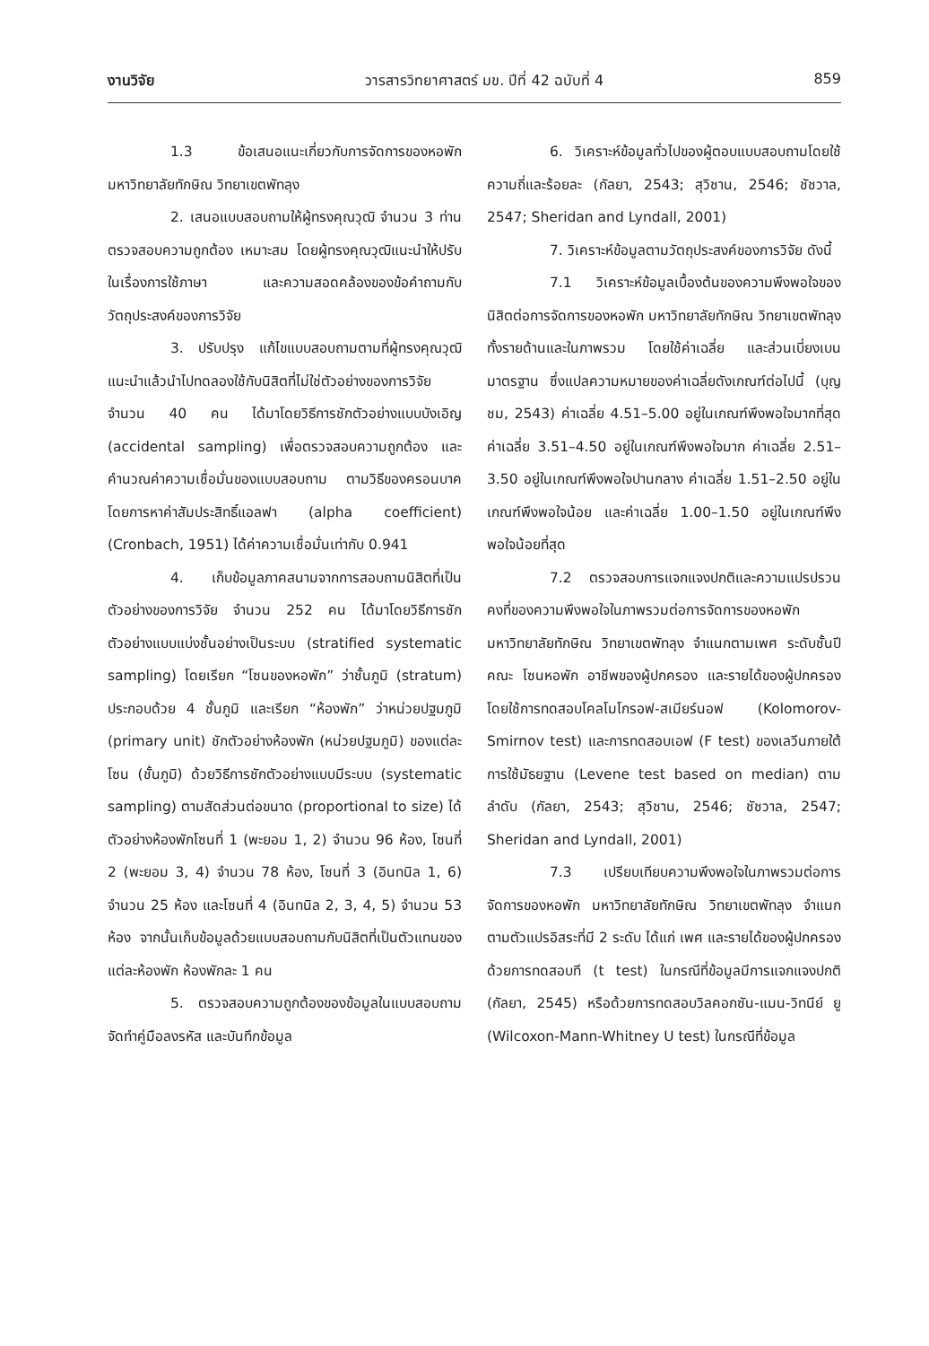งานวิจัย วารสารวิทยาศาสตร์ มข. ปีที่ 42 ฉบับที่ 4 859
1.3 ข้อเสนอแนะเกี่ยวกับการจัดการของหอพัก มหาวิทยาลัยทักษิณ วิทยาเขตพัทลุง
2. เสนอแบบสอบถามให้ผู้ทรงคุณวุฒิ จำนวน 3 ท่าน ตรวจสอบความถูกต้อง เหมาะสม โดยผู้ทรงคุณวุฒิแนะนำให้ปรับในเรื่องการใช้ภาษา และความสอดคล้องของข้อคำถามกับวัตถุประสงค์ของการวิจัย
3. ปรับปรุง แก้ไขแบบสอบถามตามที่ผู้ทรงคุณวุฒิแนะนำแล้วนำไปทดลองใช้กับนิสิตที่ไม่ใช่ตัวอย่างของการวิจัย จำนวน 40 คน ได้มาโดยวิธีการชักตัวอย่างแบบบังเอิญ (accidental sampling) เพื่อตรวจสอบความถูกต้อง และคำนวณค่าความเชื่อมั่นของแบบสอบถาม ตามวิธีของครอนบาค โดยการหาค่าสัมประสิทธิ์แอลฟา (alpha coefficient) (Cronbach, 1951) ได้ค่าความเชื่อมั่นเท่ากับ 0.941
4. เก็บข้อมูลภาคสนามจากการสอบถามนิสิตที่เป็นตัวอย่างของการวิจัย จำนวน 252 คน ได้มาโดยวิธีการชักตัวอย่างแบบแบ่งชั้นอย่างเป็นระบบ (stratified systematic sampling) โดยเรียก “โซนของหอพัก” ว่าชั้นภูมิ (stratum) ประกอบด้วย 4 ชั้นภูมิ และเรียก “ห้องพัก” ว่าหน่วยปฐมภูมิ (primary unit) ชักตัวอย่างห้องพัก (หน่วยปฐมภูมิ) ของแต่ละโซน (ชั้นภูมิ) ด้วยวิธีการชักตัวอย่างแบบมีระบบ (systematic sampling) ตามสัดส่วนต่อขนาด (proportional to size) ได้ตัวอย่างห้องพักโซนที่ 1 (พะยอม 1, 2) จำนวน 96 ห้อง, โซนที่ 2 (พะยอม 3, 4) จำนวน 78 ห้อง, โซนที่ 3 (อินทนิล 1, 6) จำนวน 25 ห้อง และโซนที่ 4 (อินทนิล 2, 3, 4, 5) จำนวน 53 ห้อง จากนั้นเก็บข้อมูลด้วยแบบสอบถามกับนิสิตที่เป็นตัวแทนของแต่ละห้องพัก ห้องพักละ 1 คน
5. ตรวจสอบความถูกต้องของข้อมูลในแบบสอบถาม จัดทำคู่มือลงรหัส และบันทึกข้อมูล
6. วิเคราะห์ข้อมูลทั่วไปของผู้ตอบแบบสอบถามโดยใช้ความถี่และร้อยละ (กัลยา, 2543; สุวิชาน, 2546; ชัชวาล, 2547; Sheridan and Lyndall, 2001)
7. วิเคราะห์ข้อมูลตามวัตถุประสงค์ของการวิจัย ดังนี้
7.1 วิเคราะห์ข้อมูลเบื้องต้นของความพึงพอใจของนิสิตต่อการจัดการของหอพัก มหาวิทยาลัยทักษิณ วิทยาเขตพัทลุง ทั้งรายด้านและในภาพรวม โดยใช้ค่าเฉลี่ย และส่วนเบี่ยงเบนมาตรฐาน ซึ่งแปลความหมายของค่าเฉลี่ยดังเกณฑ์ต่อไปนี้ (บุญชม, 2543) ค่าเฉลี่ย 4.51–5.00 อยู่ในเกณฑ์พึงพอใจมากที่สุด ค่าเฉลี่ย 3.51–4.50 อยู่ในเกณฑ์พึงพอใจมาก ค่าเฉลี่ย 2.51–3.50 อยู่ในเกณฑ์พึงพอใจปานกลาง ค่าเฉลี่ย 1.51–2.50 อยู่ในเกณฑ์พึงพอใจน้อย และค่าเฉลี่ย 1.00–1.50 อยู่ในเกณฑ์พึงพอใจน้อยที่สุด
7.2 ตรวจสอบการแจกแจงปกติและความแปรปรวนคงที่ของความพึงพอใจในภาพรวมต่อการจัดการของหอพัก มหาวิทยาลัยทักษิณ วิทยาเขตพัทลุง จำแนกตามเพศ ระดับชั้นปี คณะ โซนหอพัก อาชีพของผู้ปกครอง และรายได้ของผู้ปกครอง โดยใช้การทดสอบโคลโมโกรอฟ-สเมียร์นอฟ (Kolomorov-Smirnov test) และการทดสอบเอฟ (F test) ของเลวีนภายใต้การใช้มัธยฐาน (Levene test based on median) ตามลำดับ (กัลยา, 2543; สุวิชาน, 2546; ชัชวาล, 2547; Sheridan and Lyndall, 2001)
7.3 เปรียบเทียบความพึงพอใจในภาพรวมต่อการจัดการของหอพัก มหาวิทยาลัยทักษิณ วิทยาเขตพัทลุง จำแนกตามตัวแปรอิสระที่มี 2 ระดับ ได้แก่ เพศ และรายได้ของผู้ปกครอง ด้วยการทดสอบที (t test) ในกรณีที่ข้อมูลมีการแจกแจงปกติ (กัลยา, 2545) หรือด้วยการทดสอบวิลคอกซัน-แมน-วิทนีย์ ยู (Wilcoxon-Mann-Whitney U test) ในกรณีที่ข้อมูล